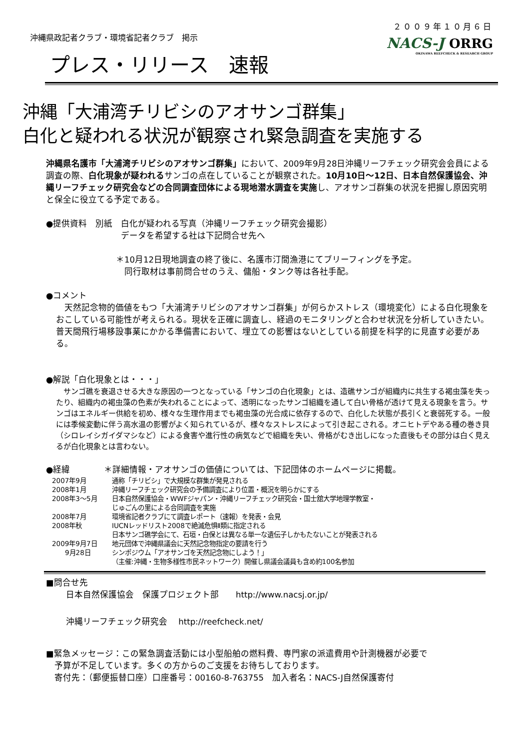沖縄県政記者クラブ・環境省記者クラブ　掲示
２００９年１０月６日
NACS-J ORRG
OKINAWA REEFCHECK & RESEARCH GROUP
プレス・リリース　速報
沖縄「大浦湾チリビシのアオサンゴ群集」
白化と疑われる状況が観察され緊急調査を実施する
沖縄県名護市「大浦湾チリビシのアオサンゴ群集」において、2009年9月28日沖縄リーフチェック研究会会員による調査の際、白化現象が疑われるサンゴの点在していることが観察された。10月10日～12日、日本自然保護協会、沖縄リーフチェック研究会などの合同調査団体による現地潜水調査を実施し、アオサンゴ群集の状況を把握し原因究明と保全に役立てる予定である。
●提供資料　別紙　白化が疑われる写真（沖縄リーフチェック研究会撮影）
データを希望する社は下記問合せ先へ
＊10月12日現地調査の終了後に、名護市汀間漁港にてブリーフィングを予定。
　同行取材は事前問合せのうえ、傭船・タンク等は各社手配。
●コメント
　天然記念物的価値をもつ「大浦湾チリビシのアオサンゴ群集」が何らかストレス（環境変化）による白化現象をおこしている可能性が考えられる。現状を正確に調査し、経過のモニタリングと合わせ状況を分析していきたい。
普天間飛行場移設事業にかかる準備書において、埋立ての影響はないとしている前提を科学的に見直す必要がある。
●解説「白化現象とは・・・」
　サンゴ礁を衰退させる大きな原因の一つとなっている「サンゴの白化現象」とは、造礁サンゴが組織内に共生する褐虫藻を失ったり、組織内の褐虫藻の色素が失われることによって、透明になったサンゴ組織を通して白い骨格が透けて見える現象を言う。サンゴはエネルギー供給を初め、様々な生理作用までも褐虫藻の光合成に依存するので、白化した状態が長引くと衰弱死する。一般には季候変動に伴う高水温の影響がよく知られているが、様々なストレスによって引き起こされる。オニヒトデやある種の巻き貝（シロレイシガイダマシなど）による食害や進行性の病気などで組織を失い、骨格がむき出しになった直後もその部分は白く見えるが白化現象とは言わない。
●経緯　　　　＊詳細情報・アオサンゴの価値については、下記団体のホームページに掲載。
2007年9月 通称「チリビシ」で大規模な群集が発見される
2008年1月 沖縄リーフチェック研究会の予備調査により位置・概況を明らかにする
2008年3～5月 日本自然保護協会・WWFジャパン・沖縄リーフチェック研究会・国士舘大学地理学教室・
じゅごんの里による合同調査を実施
2008年7月 環境省記者クラブにて調査レポート（速報）を発表・会見
2008年秋 IUCNレッドリスト2008で絶滅危惧Ⅱ類に指定される
日本サンゴ礁学会にて、石垣・白保とは異なる単一な遺伝子しかもたないことが発表される
2009年9月7日 地元団体で沖縄県議会に天然記念物指定の要請を行う
　　9月28日 シンポジウム「アオサンゴを天然記念物にしよう！」
（主催:沖縄・生物多様性市民ネットワーク）開催し県議会議員も含め約100名参加
■問合せ先
日本自然保護協会　保護プロジェクト部　　http://www.nacsj.or.jp/
沖縄リーフチェック研究会　 http://reefcheck.net/
■緊急メッセージ：この緊急調査活動には小型船舶の燃料費、専門家の派遣費用や計測機器が必要で
　予算が不足しています。多くの方からのご支援をお待ちしております。
　寄付先：（郵便振替口座）口座番号：00160-8-763755　加入者名：NACS-J自然保護寄付